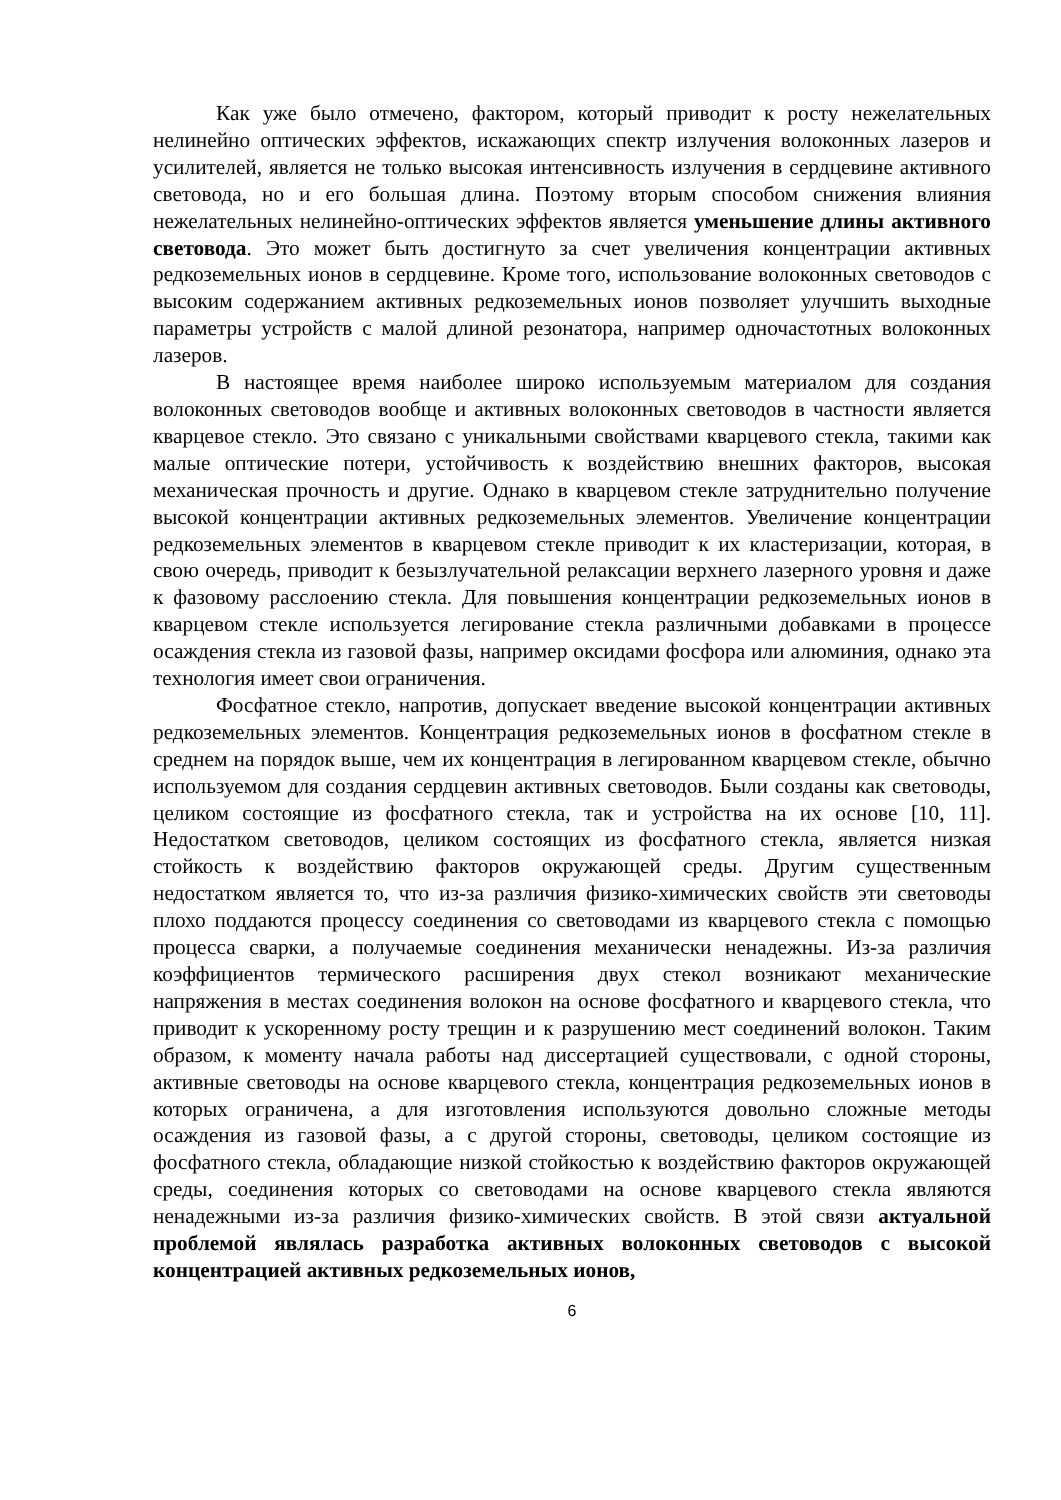Как уже было отмечено, фактором, который приводит к росту нежелательных нелинейно оптических эффектов, искажающих спектр излучения волоконных лазеров и усилителей, является не только высокая интенсивность излучения в сердцевине активного световода, но и его большая длина. Поэтому вторым способом снижения влияния нежелательных нелинейно-оптических эффектов является уменьшение длины активного световода. Это может быть достигнуто за счет увеличения концентрации активных редкоземельных ионов в сердцевине. Кроме того, использование волоконных световодов с высоким содержанием активных редкоземельных ионов позволяет улучшить выходные параметры устройств с малой длиной резонатора, например одночастотных волоконных лазеров.
В настоящее время наиболее широко используемым материалом для создания волоконных световодов вообще и активных волоконных световодов в частности является кварцевое стекло. Это связано с уникальными свойствами кварцевого стекла, такими как малые оптические потери, устойчивость к воздействию внешних факторов, высокая механическая прочность и другие. Однако в кварцевом стекле затруднительно получение высокой концентрации активных редкоземельных элементов. Увеличение концентрации редкоземельных элементов в кварцевом стекле приводит к их кластеризации, которая, в свою очередь, приводит к безызлучательной релаксации верхнего лазерного уровня и даже к фазовому расслоению стекла. Для повышения концентрации редкоземельных ионов в кварцевом стекле используется легирование стекла различными добавками в процессе осаждения стекла из газовой фазы, например оксидами фосфора или алюминия, однако эта технология имеет свои ограничения.
Фосфатное стекло, напротив, допускает введение высокой концентрации активных редкоземельных элементов. Концентрация редкоземельных ионов в фосфатном стекле в среднем на порядок выше, чем их концентрация в легированном кварцевом стекле, обычно используемом для создания сердцевин активных световодов. Были созданы как световоды, целиком состоящие из фосфатного стекла, так и устройства на их основе [10, 11]. Недостатком световодов, целиком состоящих из фосфатного стекла, является низкая стойкость к воздействию факторов окружающей среды. Другим существенным недостатком является то, что из-за различия физико-химических свойств эти световоды плохо поддаются процессу соединения со световодами из кварцевого стекла с помощью процесса сварки, а получаемые соединения механически ненадежны. Из-за различия коэффициентов термического расширения двух стекол возникают механические напряжения в местах соединения волокон на основе фосфатного и кварцевого стекла, что приводит к ускоренному росту трещин и к разрушению мест соединений волокон. Таким образом, к моменту начала работы над диссертацией существовали, с одной стороны, активные световоды на основе кварцевого стекла, концентрация редкоземельных ионов в которых ограничена, а для изготовления используются довольно сложные методы осаждения из газовой фазы, а с другой стороны, световоды, целиком состоящие из фосфатного стекла, обладающие низкой стойкостью к воздействию факторов окружающей среды, соединения которых со световодами на основе кварцевого стекла являются ненадежными из-за различия физико-химических свойств. В этой связи актуальной проблемой являлась разработка активных волоконных световодов с высокой концентрацией активных редкоземельных ионов,
6